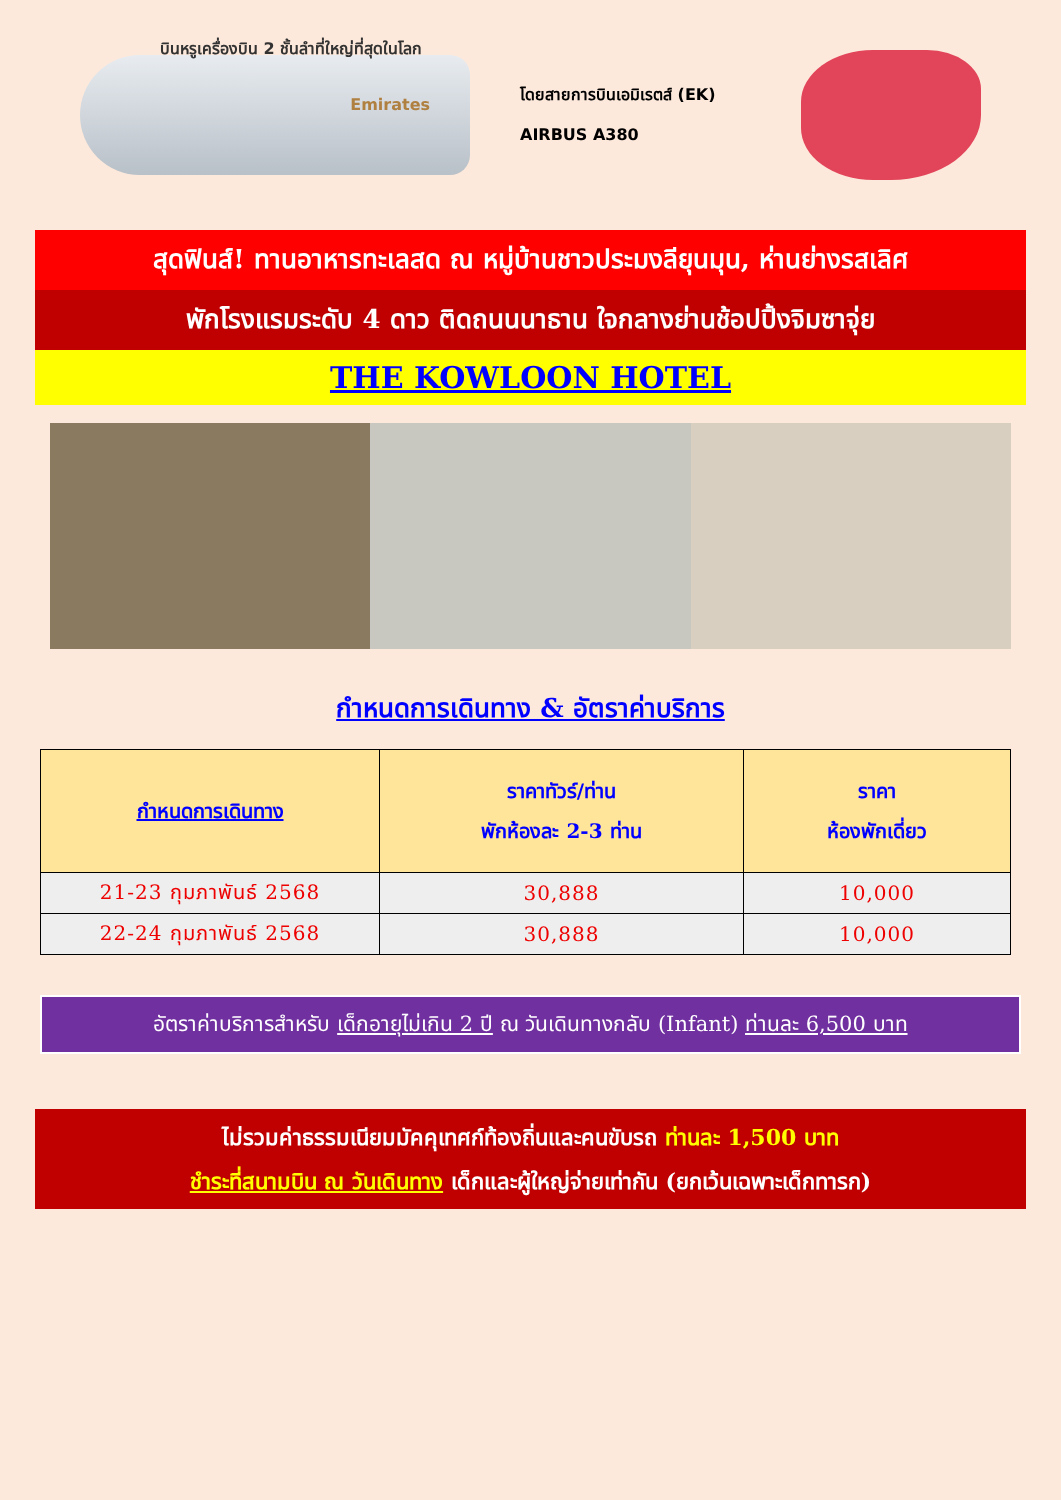บินหรูเครื่องบิน 2 ชั้นลำที่ใหญ่ที่สุดในโลก
Emirates
โดยสายการบินเอมิเรตส์ (EK)
AIRBUS A380
สุดฟินส์! ทานอาหารทะเลสด ณ หมู่บ้านชาวประมงลียุนมุน, ห่านย่างรสเลิศ
พักโรงแรมระดับ 4 ดาว ติดถนนนาธาน ใจกลางย่านช้อปปิ้งจิมซาจุ่ย
THE KOWLOON HOTEL
กำหนดการเดินทาง & อัตราค่าบริการ
| กำหนดการเดินทาง | ราคาทัวร์/ท่าน พักห้องละ 2-3 ท่าน | ราคา ห้องพักเดี่ยว |
| --- | --- | --- |
| 21-23 กุมภาพันธ์ 2568 | 30,888 | 10,000 |
| 22-24 กุมภาพันธ์ 2568 | 30,888 | 10,000 |
อัตราค่าบริการสำหรับ เด็กอายุไม่เกิน 2 ปี ณ วันเดินทางกลับ (Infant) ท่านละ 6,500 บาท
ไม่รวมค่าธรรมเนียมมัคคุเทศก์ท้องถิ่นและคนขับรถ ท่านละ 1,500 บาท
ชำระที่สนามบิน ณ วันเดินทาง เด็กและผู้ใหญ่จ่ายเท่ากัน (ยกเว้นเฉพาะเด็กทารก)